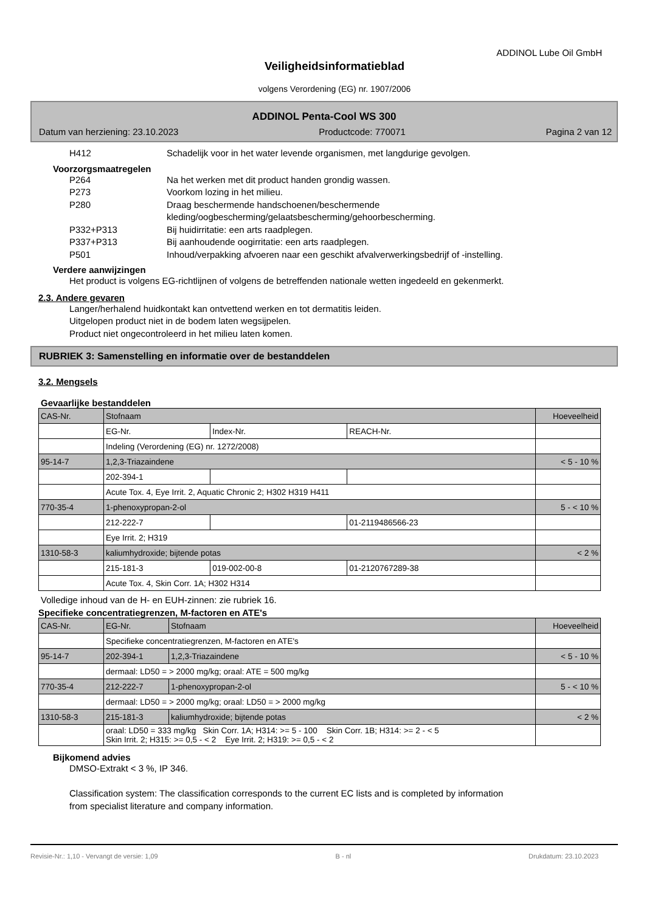ADDINOL Lube Oil GmbH
Veiligheidsinformatieblad
volgens Verordening (EG) nr. 1907/2006
ADDINOL Penta-Cool WS 300
Datum van herziening: 23.10.2023 Productcode: 770071 Pagina 2 van 12
H412 Schadelijk voor in het water levende organismen, met langdurige gevolgen.
Voorzorgsmaatregelen
P264 Na het werken met dit product handen grondig wassen.
P273 Voorkom lozing in het milieu.
P280 Draag beschermende handschoenen/beschermende
kleding/oogbescherming/gelaatsbescherming/gehoorbescherming.
P332+P313 Bij huidirritatie: een arts raadplegen.
P337+P313 Bij aanhoudende oogirritatie: een arts raadplegen.
P501 Inhoud/verpakking afvoeren naar een geschikt afvalverwerkingsbedrijf of -instelling.
Verdere aanwijzingen
Het product is volgens EG-richtlijnen of volgens de betreffenden nationale wetten ingedeeld en gekenmerkt.
2.3. Andere gevaren
Langer/herhalend huidkontakt kan ontvettend werken en tot dermatitis leiden.
Uitgelopen product niet in de bodem laten wegsijpelen.
Product niet ongecontroleerd in het milieu laten komen.
RUBRIEK 3: Samenstelling en informatie over de bestanddelen
3.2. Mengsels
Gevaarlijke bestanddelen
| CAS-Nr. | Stofnaam | | | Hoeveelheid |
| | EG-Nr. | Index-Nr. | REACH-Nr. | |
| | Indeling (Verordening (EG) nr. 1272/2008) | | | |
| 95-14-7 | 1,2,3-Triazaindene | | | < 5 - 10 % |
| | 202-394-1 | | | |
| | Acute Tox. 4, Eye Irrit. 2, Aquatic Chronic 2; H302 H319 H411 | | | |
| 770-35-4 | 1-phenoxypropan-2-ol | | | 5 - < 10 % |
| | 212-222-7 | | 01-2119486566-23 | |
| | Eye Irrit. 2; H319 | | | |
| 1310-58-3 | kaliumhydroxide; bijtende potas | | | < 2 % |
| | 215-181-3 | 019-002-00-8 | 01-2120767289-38 | |
| | Acute Tox. 4, Skin Corr. 1A; H302 H314 | | | |
Volledige inhoud van de H- en EUH-zinnen: zie rubriek 16.
Specifieke concentratiegrenzen, M-factoren en ATE's
| CAS-Nr. | EG-Nr. | Stofnaam | Hoeveelheid |
| | Specifieke concentratiegrenzen, M-factoren en ATE's | | |
| 95-14-7 | 202-394-1 | 1,2,3-Triazaindene | < 5 - 10 % |
| | dermaal: LD50 = > 2000 mg/kg; oraal: ATE = 500 mg/kg | | |
| 770-35-4 | 212-222-7 | 1-phenoxypropan-2-ol | 5 - < 10 % |
| | dermaal: LD50 = > 2000 mg/kg; oraal: LD50 = > 2000 mg/kg | | |
| 1310-58-3 | 215-181-3 | kaliumhydroxide; bijtende potas | < 2 % |
| | oraal: LD50 = 333 mg/kg Skin Corr. 1A; H314: >= 5 - 100 Skin Corr. 1B; H314: >= 2 - < 5 Skin Irrit. 2; H315: >= 0,5 - < 2 Eye Irrit. 2; H319: >= 0,5 - < 2 | | |
Bijkomend advies
DMSO-Extrakt < 3 %, IP 346.
Classification system: The classification corresponds to the current EC lists and is completed by information
from specialist literature and company information.
Revisie-Nr.: 1,10 - Vervangt de versie: 1,09 B - nl Drukdatum: 23.10.2023